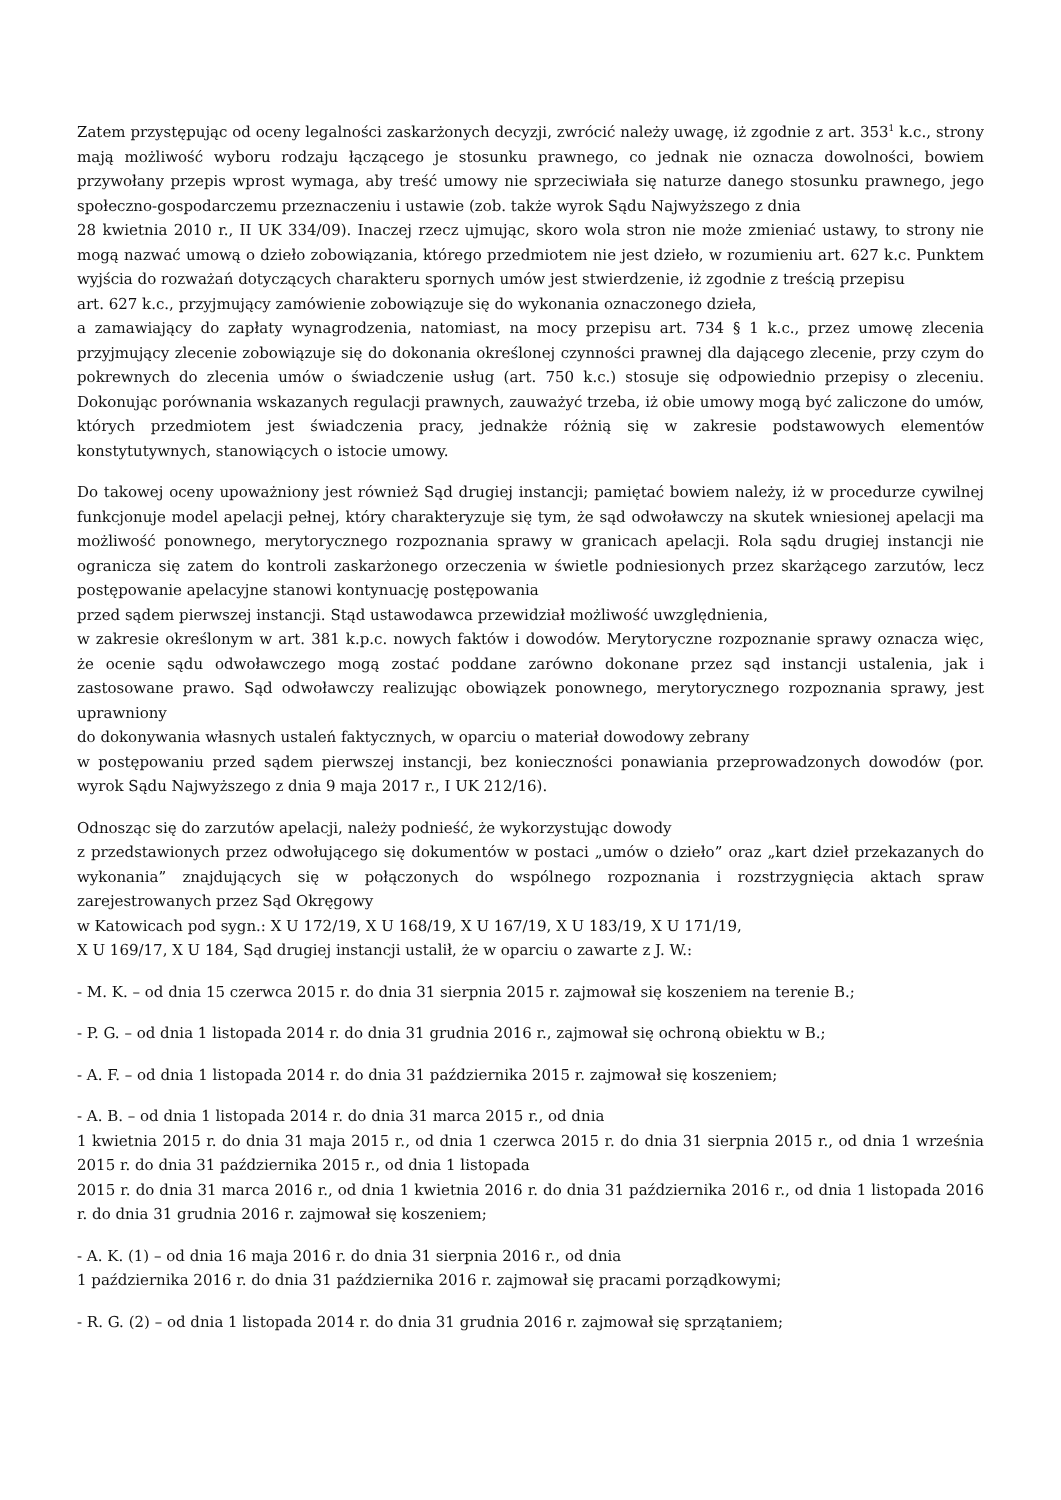Zatem przystępując od oceny legalności zaskarżonych decyzji, zwrócić należy uwagę, iż zgodnie z art. 353<sup>1</sup> k.c., strony mają możliwość wyboru rodzaju łączącego je stosunku prawnego, co jednak nie oznacza dowolności, bowiem przywołany przepis wprost wymaga, aby treść umowy nie sprzeciwiała się naturze danego stosunku prawnego, jego społeczno-gospodarczemu przeznaczeniu i ustawie (zob. także wyrok Sądu Najwyższego z dnia
28 kwietnia 2010 r., II UK 334/09). Inaczej rzecz ujmując, skoro wola stron nie może zmieniać ustawy, to strony nie mogą nazwać umową o dzieło zobowiązania, którego przedmiotem nie jest dzieło, w rozumieniu art. 627 k.c. Punktem wyjścia do rozważań dotyczących charakteru spornych umów jest stwierdzenie, iż zgodnie z treścią przepisu
art. 627 k.c., przyjmujący zamówienie zobowiązuje się do wykonania oznaczonego dzieła,
a zamawiający do zapłaty wynagrodzenia, natomiast, na mocy przepisu art. 734 § 1 k.c., przez umowę zlecenia przyjmujący zlecenie zobowiązuje się do dokonania określonej czynności prawnej dla dającego zlecenie, przy czym do pokrewnych do zlecenia umów o świadczenie usług (art. 750 k.c.) stosuje się odpowiednio przepisy o zleceniu. Dokonując porównania wskazanych regulacji prawnych, zauważyć trzeba, iż obie umowy mogą być zaliczone do umów, których przedmiotem jest świadczenia pracy, jednakże różnią się w zakresie podstawowych elementów konstytutywnych, stanowiących o istocie umowy.
Do takowej oceny upoważniony jest również Sąd drugiej instancji; pamiętać bowiem należy, iż w procedurze cywilnej funkcjonuje model apelacji pełnej, który charakteryzuje się tym, że sąd odwoławczy na skutek wniesionej apelacji ma możliwość ponownego, merytorycznego rozpoznania sprawy w granicach apelacji. Rola sądu drugiej instancji nie ogranicza się zatem do kontroli zaskarżonego orzeczenia w świetle podniesionych przez skarżącego zarzutów, lecz postępowanie apelacyjne stanowi kontynuację postępowania
przed sądem pierwszej instancji. Stąd ustawodawca przewidział możliwość uwzględnienia,
w zakresie określonym w art. 381 k.p.c. nowych faktów i dowodów. Merytoryczne rozpoznanie sprawy oznacza więc, że ocenie sądu odwoławczego mogą zostać poddane zarówno dokonane przez sąd instancji ustalenia, jak i zastosowane prawo. Sąd odwoławczy realizując obowiązek ponownego, merytorycznego rozpoznania sprawy, jest uprawniony
do dokonywania własnych ustaleń faktycznych, w oparciu o materiał dowodowy zebrany
w postępowaniu przed sądem pierwszej instancji, bez konieczności ponawiania przeprowadzonych dowodów (por. wyrok Sądu Najwyższego z dnia 9 maja 2017 r., I UK 212/16).
Odnosząc się do zarzutów apelacji, należy podnieść, że wykorzystując dowody
z przedstawionych przez odwołującego się dokumentów w postaci „umów o dzieło” oraz „kart dzieł przekazanych do wykonania” znajdujących się w połączonych do wspólnego rozpoznania i rozstrzygnięcia aktach spraw zarejestrowanych przez Sąd Okręgowy
w Katowicach pod sygn.: X U 172/19, X U 168/19, X U 167/19, X U 183/19, X U 171/19,
X U 169/17, X U 184, Sąd drugiej instancji ustalił, że w oparciu o zawarte z J. W.:
- M. K. – od dnia 15 czerwca 2015 r. do dnia 31 sierpnia 2015 r. zajmował się koszeniem na terenie B.;
- P. G. – od dnia 1 listopada 2014 r. do dnia 31 grudnia 2016 r., zajmował się ochroną obiektu w B.;
- A. F. – od dnia 1 listopada 2014 r. do dnia 31 października 2015 r. zajmował się koszeniem;
- A. B. – od dnia 1 listopada 2014 r. do dnia 31 marca 2015 r., od dnia
1 kwietnia 2015 r. do dnia 31 maja 2015 r., od dnia 1 czerwca 2015 r. do dnia 31 sierpnia 2015 r., od dnia 1 września 2015 r. do dnia 31 października 2015 r., od dnia 1 listopada
2015 r. do dnia 31 marca 2016 r., od dnia 1 kwietnia 2016 r. do dnia 31 października 2016 r., od dnia 1 listopada 2016 r. do dnia 31 grudnia 2016 r. zajmował się koszeniem;
- A. K. (1) – od dnia 16 maja 2016 r. do dnia 31 sierpnia 2016 r., od dnia
1 października 2016 r. do dnia 31 października 2016 r. zajmował się pracami porządkowymi;
- R. G. (2) – od dnia 1 listopada 2014 r. do dnia 31 grudnia 2016 r. zajmował się sprzątaniem;